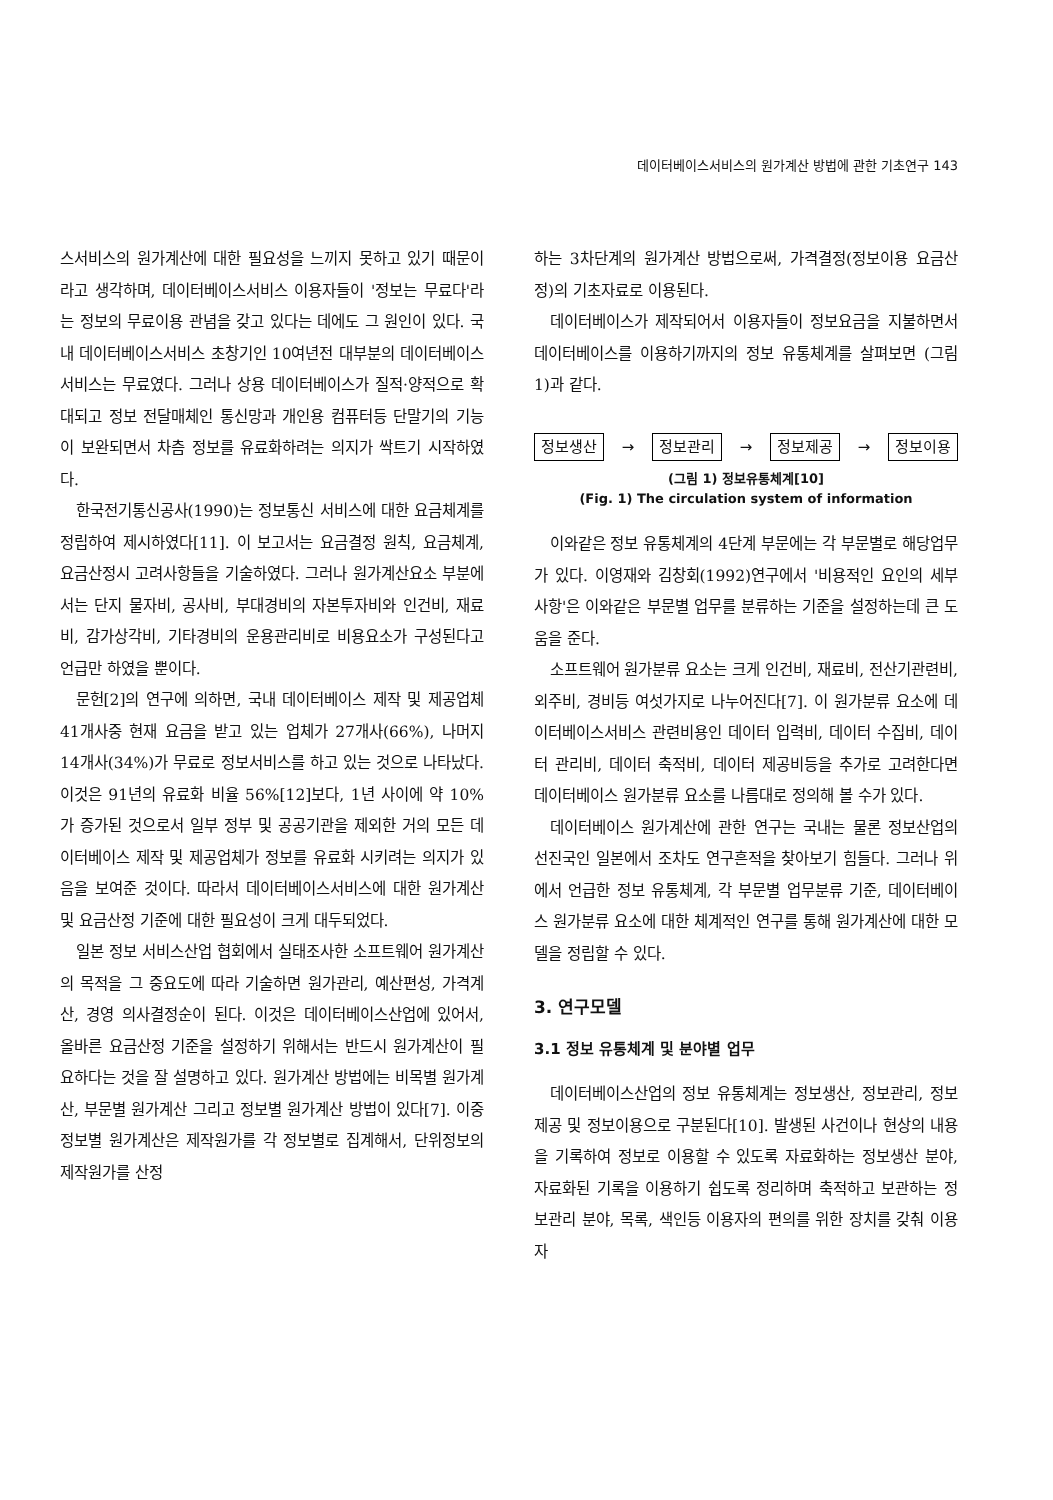데이터베이스서비스의 원가계산 방법에 관한 기초연구 143
스서비스의 원가계산에 대한 필요성을 느끼지 못하고 있기 때문이라고 생각하며, 데이터베이스서비스 이용자들이 '정보는 무료다'라는 정보의 무료이용 관념을 갖고 있다는 데에도 그 원인이 있다. 국내 데이터베이스서비스 초창기인 10여년전 대부분의 데이터베이스서비스는 무료였다. 그러나 상용 데이터베이스가 질적·양적으로 확대되고 정보 전달매체인 통신망과 개인용 컴퓨터등 단말기의 기능이 보완되면서 차츰 정보를 유료화하려는 의지가 싹트기 시작하였다.
한국전기통신공사(1990)는 정보통신 서비스에 대한 요금체계를 정립하여 제시하였다[11]. 이 보고서는 요금결정 원칙, 요금체계, 요금산정시 고려사항들을 기술하였다. 그러나 원가계산요소 부분에서는 단지 물자비, 공사비, 부대경비의 자본투자비와 인건비, 재료비, 감가상각비, 기타경비의 운용관리비로 비용요소가 구성된다고 언급만 하였을 뿐이다.
문헌[2]의 연구에 의하면, 국내 데이터베이스 제작 및 제공업체 41개사중 현재 요금을 받고 있는 업체가 27개사(66%), 나머지 14개사(34%)가 무료로 정보서비스를 하고 있는 것으로 나타났다. 이것은 91년의 유료화 비율 56%[12]보다, 1년 사이에 약 10%가 증가된 것으로서 일부 정부 및 공공기관을 제외한 거의 모든 데이터베이스 제작 및 제공업체가 정보를 유료화 시키려는 의지가 있음을 보여준 것이다. 따라서 데이터베이스서비스에 대한 원가계산 및 요금산정 기준에 대한 필요성이 크게 대두되었다.
일본 정보 서비스산업 협회에서 실태조사한 소프트웨어 원가계산의 목적을 그 중요도에 따라 기술하면 원가관리, 예산편성, 가격계산, 경영 의사결정순이 된다. 이것은 데이터베이스산업에 있어서, 올바른 요금산정 기준을 설정하기 위해서는 반드시 원가계산이 필요하다는 것을 잘 설명하고 있다. 원가계산 방법에는 비목별 원가계산, 부문별 원가계산 그리고 정보별 원가계산 방법이 있다[7]. 이중 정보별 원가계산은 제작원가를 각 정보별로 집계해서, 단위정보의 제작원가를 산정
하는 3차단계의 원가계산 방법으로써, 가격결정(정보이용 요금산정)의 기초자료로 이용된다.
데이터베이스가 제작되어서 이용자들이 정보요금을 지불하면서 데이터베이스를 이용하기까지의 정보 유통체계를 살펴보면 (그림 1)과 같다.
정보생산 → 정보관리 → 정보제공 → 정보이용
(그림 1) 정보유통체계[10]
(Fig. 1) The circulation system of information
이와같은 정보 유통체계의 4단계 부문에는 각 부문별로 해당업무가 있다. 이영재와 김창회(1992)연구에서 '비용적인 요인의 세부사항'은 이와같은 부문별 업무를 분류하는 기준을 설정하는데 큰 도움을 준다.
소프트웨어 원가분류 요소는 크게 인건비, 재료비, 전산기관련비, 외주비, 경비등 여섯가지로 나누어진다[7]. 이 원가분류 요소에 데이터베이스서비스 관련비용인 데이터 입력비, 데이터 수집비, 데이터 관리비, 데이터 축적비, 데이터 제공비등을 추가로 고려한다면 데이터베이스 원가분류 요소를 나름대로 정의해 볼 수가 있다.
데이터베이스 원가계산에 관한 연구는 국내는 물론 정보산업의 선진국인 일본에서 조차도 연구흔적을 찾아보기 힘들다. 그러나 위에서 언급한 정보 유통체계, 각 부문별 업무분류 기준, 데이터베이스 원가분류 요소에 대한 체계적인 연구를 통해 원가계산에 대한 모델을 정립할 수 있다.
3. 연구모델
3.1 정보 유통체계 및 분야별 업무
데이터베이스산업의 정보 유통체계는 정보생산, 정보관리, 정보제공 및 정보이용으로 구분된다[10]. 발생된 사건이나 현상의 내용을 기록하여 정보로 이용할 수 있도록 자료화하는 정보생산 분야, 자료화된 기록을 이용하기 쉽도록 정리하며 축적하고 보관하는 정보관리 분야, 목록, 색인등 이용자의 편의를 위한 장치를 갖춰 이용자